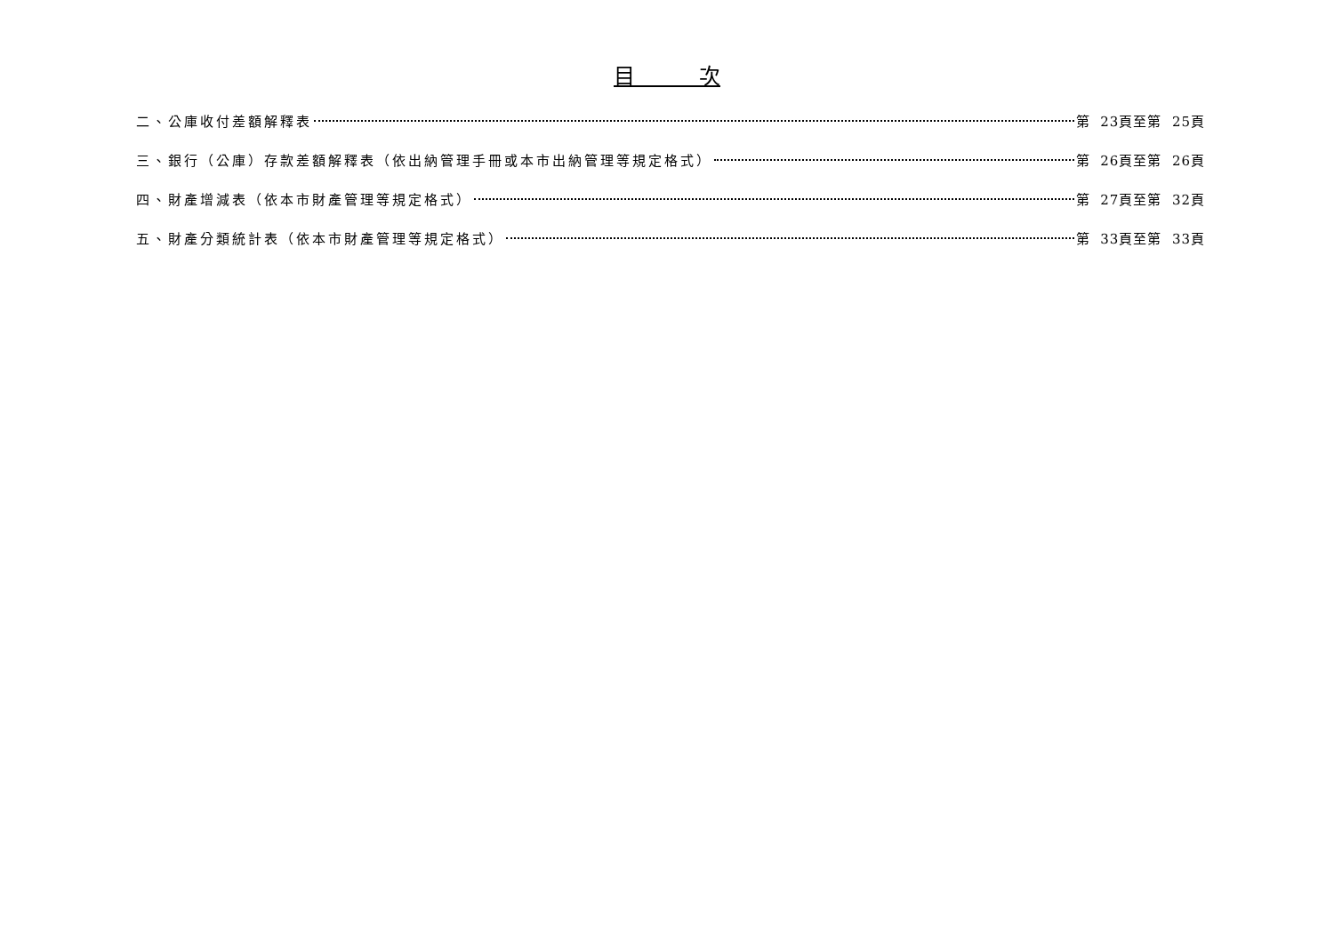目　　　次
二、公庫收付差額解釋表 第 23頁至第 25頁
三、銀行（公庫）存款差額解釋表（依出納管理手冊或本市出納管理等規定格式） 第 26頁至第 26頁
四、財產增減表（依本市財產管理等規定格式） 第 27頁至第 32頁
五、財產分類統計表（依本市財產管理等規定格式） 第 33頁至第 33頁